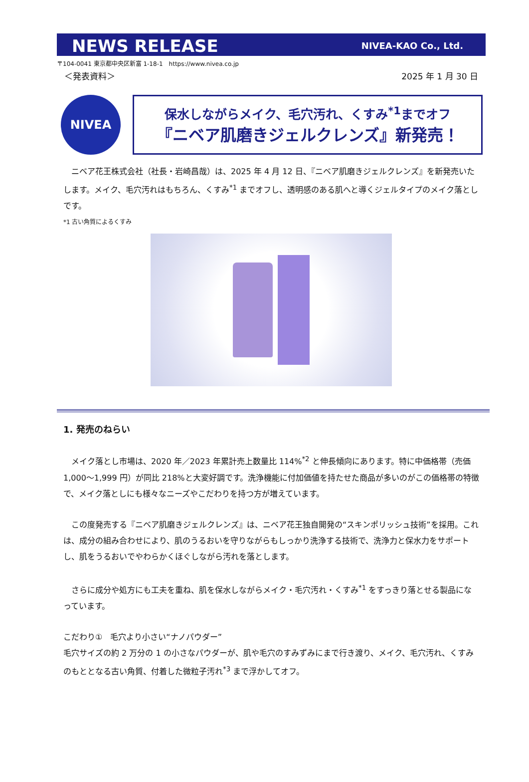NEWS RELEASE NIVEA-KAO Co., Ltd.
〒104-0041 東京都中央区新富 1-18-1　https://www.nivea.co.jp
＜発表資料＞ 2025 年 1 月 30 日
NIVEA
保水しながらメイク、毛穴汚れ、くすみ<sup>*1</sup>までオフ
『ニベア肌磨きジェルクレンズ』新発売！
　ニベア花王株式会社（社長・岩崎昌哉）は、2025 年 4 月 12 日、『ニベア肌磨きジェルクレンズ』を新発売いたします。メイク、毛穴汚れはもちろん、くすみ<sup>*1</sup> までオフし、透明感のある肌へと導くジェルタイプのメイク落としです。
*1 古い角質によるくすみ
1. 発売のねらい
　メイク落とし市場は、2020 年／2023 年累計売上数量比 114%<sup>*2</sup> と伸長傾向にあります。特に中価格帯（売価 1,000～1,999 円）が同比 218%と大変好調です。洗浄機能に付加価値を持たせた商品が多いのがこの価格帯の特徴で、メイク落としにも様々なニーズやこだわりを持つ方が増えています。
　この度発売する『ニベア肌磨きジェルクレンズ』は、ニベア花王独自開発の“スキンポリッシュ技術”を採用。これは、成分の組み合わせにより、肌のうるおいを守りながらもしっかり洗浄する技術で、洗浄力と保水力をサポートし、肌をうるおいでやわらかくほぐしながら汚れを落とします。
　さらに成分や処方にも工夫を重ね、肌を保水しながらメイク・毛穴汚れ・くすみ<sup>*1</sup> をすっきり落とせる製品になっています。
こだわり①　毛穴より小さい“ナノパウダー”
毛穴サイズの約 2 万分の 1 の小さなパウダーが、肌や毛穴のすみずみにまで行き渡り、メイク、毛穴汚れ、くすみのもととなる古い角質、付着した微粒子汚れ<sup>*3</sup> まで浮かしてオフ。